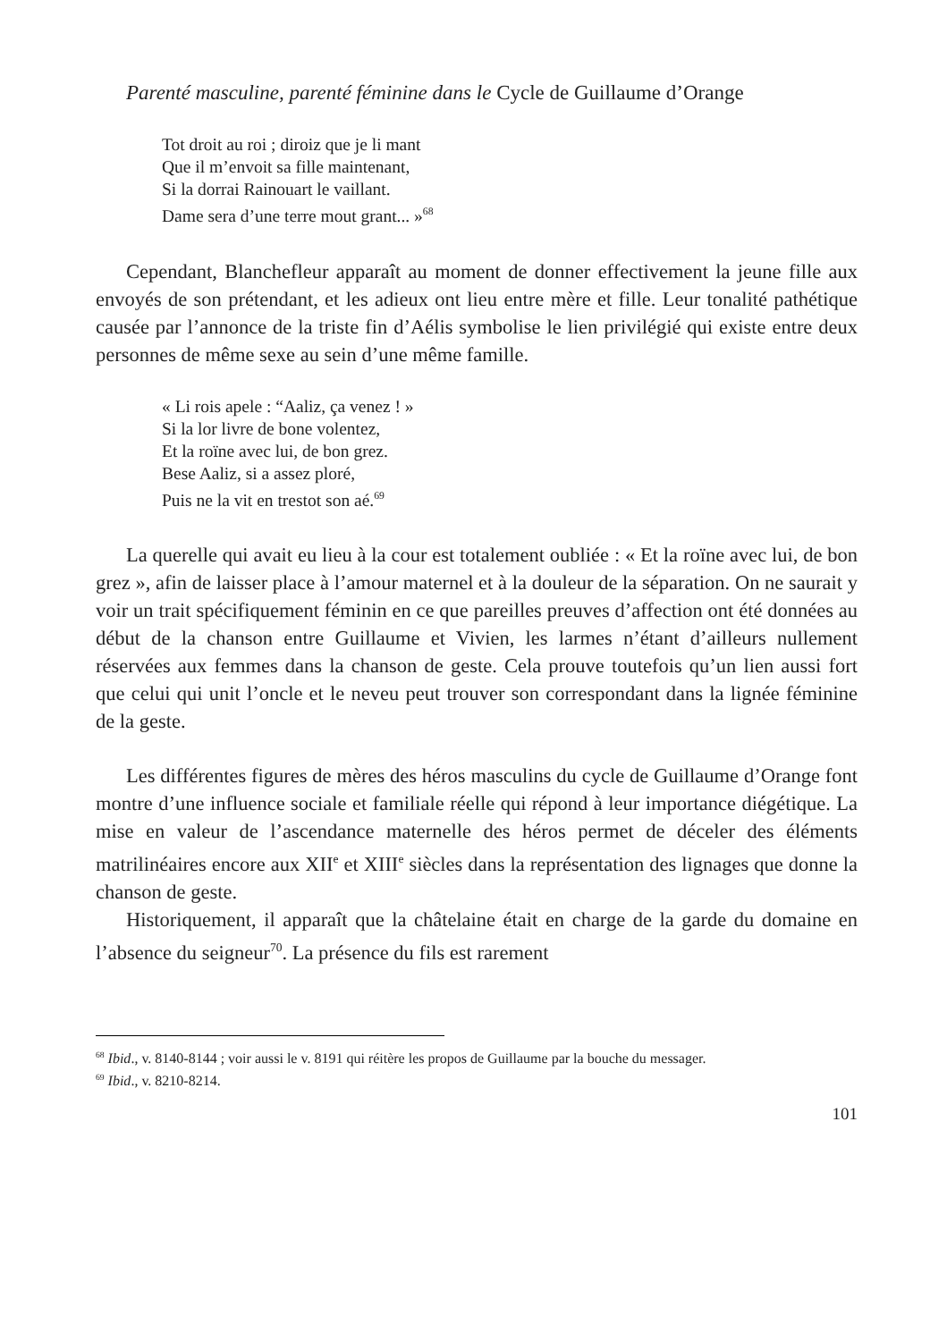Parenté masculine, parenté féminine dans le Cycle de Guillaume d’Orange
Tot droit au roi ; diroiz que je li mant
Que il m’envoit sa fille maintenant,
Si la dorrai Rainouart le vaillant.
Dame sera d’une terre mout grant... »<sup>68</sup>
Cependant, Blanchefleur apparaît au moment de donner effectivement la jeune fille aux envoyés de son prétendant, et les adieux ont lieu entre mère et fille. Leur tonalité pathétique causée par l’annonce de la triste fin d’Aélis symbolise le lien privilégié qui existe entre deux personnes de même sexe au sein d’une même famille.
« Li rois apele : “Aaliz, ça venez ! »
Si la lor livre de bone volentez,
Et la roïne avec lui, de bon grez.
Bese Aaliz, si a assez ploré,
Puis ne la vit en trestot son aé.<sup>69</sup>
La querelle qui avait eu lieu à la cour est totalement oubliée : « Et la roïne avec lui, de bon grez », afin de laisser place à l’amour maternel et à la douleur de la séparation. On ne saurait y voir un trait spécifiquement féminin en ce que pareilles preuves d’affection ont été données au début de la chanson entre Guillaume et Vivien, les larmes n’étant d’ailleurs nullement réservées aux femmes dans la chanson de geste. Cela prouve toutefois qu’un lien aussi fort que celui qui unit l’oncle et le neveu peut trouver son correspondant dans la lignée féminine de la geste.
Les différentes figures de mères des héros masculins du cycle de Guillaume d’Orange font montre d’une influence sociale et familiale réelle qui répond à leur importance diégétique. La mise en valeur de l’ascendance maternelle des héros permet de déceler des éléments matrilinéaires encore aux XII<sup>e</sup> et XIII<sup>e</sup> siècles dans la représentation des lignages que donne la chanson de geste.
Historiquement, il apparaît que la châtelaine était en charge de la garde du domaine en l’absence du seigneur<sup>70</sup>. La présence du fils est rarement
<sup>68</sup> Ibid., v. 8140-8144 ; voir aussi le v. 8191 qui réitère les propos de Guillaume par la bouche du messager.
<sup>69</sup> Ibid., v. 8210-8214.
101